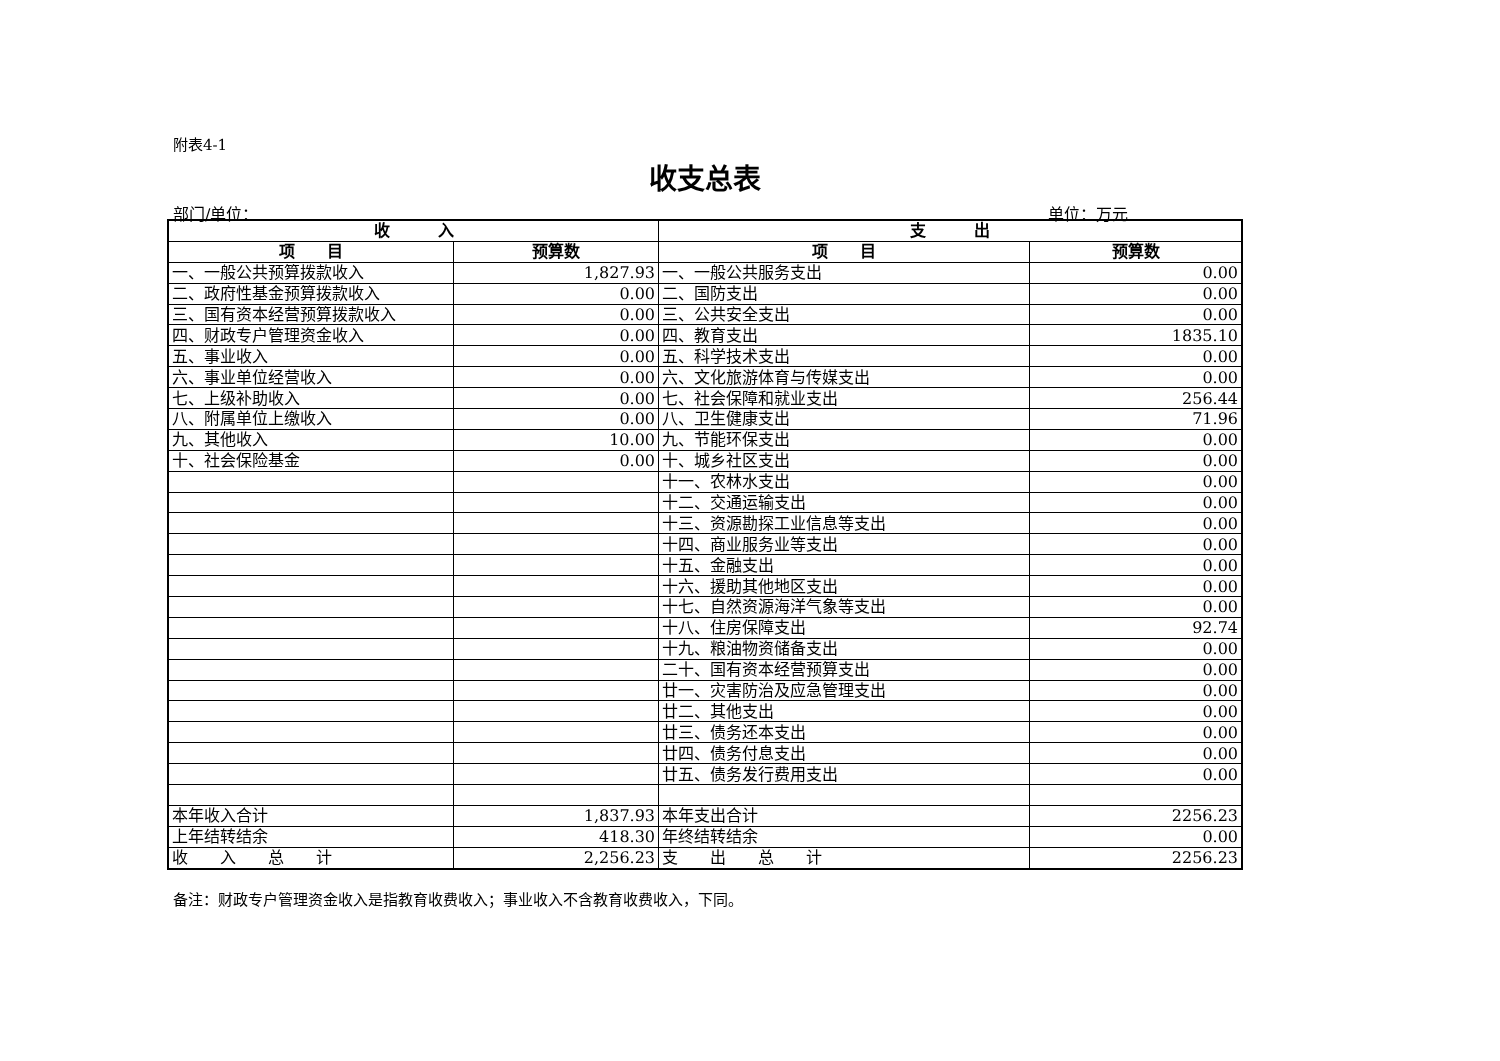附表4-1
收支总表
部门/单位： 单位：万元
| 收 入 | | 支 出 | |
| --- | --- | --- | --- |
| 项 目 | 预算数 | 项 目 | 预算数 |
| 一、一般公共预算拨款收入 | 1,827.93 | 一、一般公共服务支出 | 0.00 |
| 二、政府性基金预算拨款收入 | 0.00 | 二、国防支出 | 0.00 |
| 三、国有资本经营预算拨款收入 | 0.00 | 三、公共安全支出 | 0.00 |
| 四、财政专户管理资金收入 | 0.00 | 四、教育支出 | 1835.10 |
| 五、事业收入 | 0.00 | 五、科学技术支出 | 0.00 |
| 六、事业单位经营收入 | 0.00 | 六、文化旅游体育与传媒支出 | 0.00 |
| 七、上级补助收入 | 0.00 | 七、社会保障和就业支出 | 256.44 |
| 八、附属单位上缴收入 | 0.00 | 八、卫生健康支出 | 71.96 |
| 九、其他收入 | 10.00 | 九、节能环保支出 | 0.00 |
| 十、社会保险基金 | 0.00 | 十、城乡社区支出 | 0.00 |
| | | 十一、农林水支出 | 0.00 |
| | | 十二、交通运输支出 | 0.00 |
| | | 十三、资源勘探工业信息等支出 | 0.00 |
| | | 十四、商业服务业等支出 | 0.00 |
| | | 十五、金融支出 | 0.00 |
| | | 十六、援助其他地区支出 | 0.00 |
| | | 十七、自然资源海洋气象等支出 | 0.00 |
| | | 十八、住房保障支出 | 92.74 |
| | | 十九、粮油物资储备支出 | 0.00 |
| | | 二十、国有资本经营预算支出 | 0.00 |
| | | 廿一、灾害防治及应急管理支出 | 0.00 |
| | | 廿二、其他支出 | 0.00 |
| | | 廿三、债务还本支出 | 0.00 |
| | | 廿四、债务付息支出 | 0.00 |
| | | 廿五、债务发行费用支出 | 0.00 |
| 本年收入合计 | 1,837.93 | 本年支出合计 | 2256.23 |
| 上年结转结余 | 418.30 | 年终结转结余 | 0.00 |
| 收 入 总 计 | 2,256.23 | 支 出 总 计 | 2256.23 |
备注：财政专户管理资金收入是指教育收费收入；事业收入不含教育收费收入，下同。